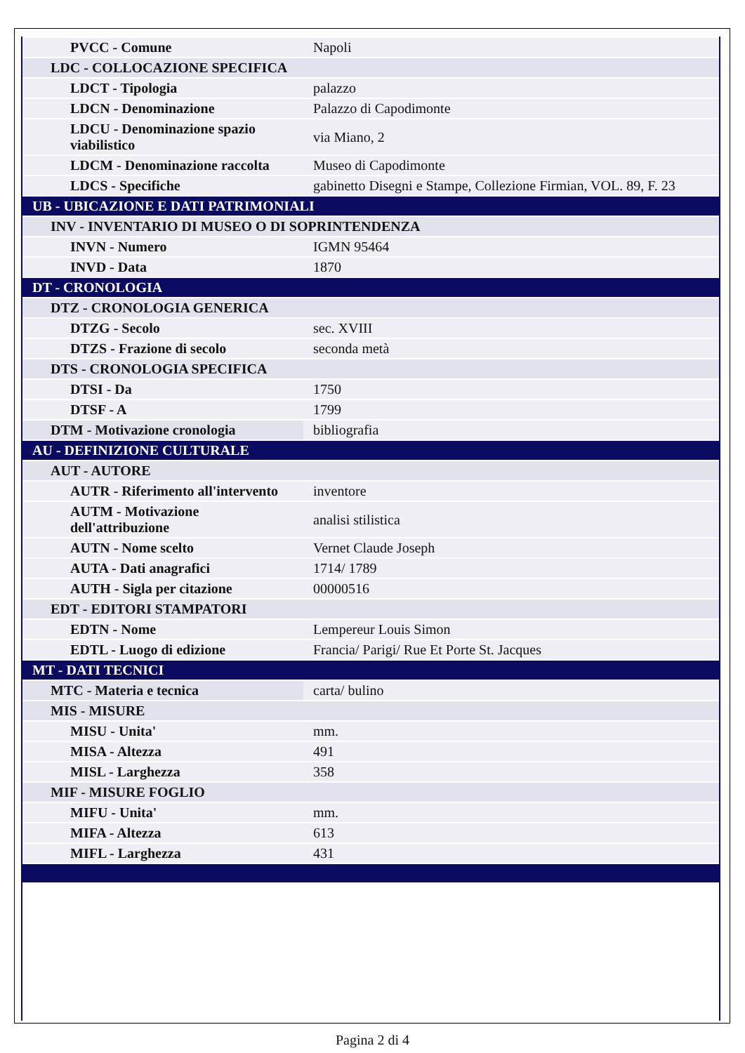| PVCC - Comune | Napoli |
| LDC - COLLOCAZIONE SPECIFICA | |
| LDCT - Tipologia | palazzo |
| LDCN - Denominazione | Palazzo di Capodimonte |
| LDCU - Denominazione spazio viabilistico | via Miano, 2 |
| LDCM - Denominazione raccolta | Museo di Capodimonte |
| LDCS - Specifiche | gabinetto Disegni e Stampe, Collezione Firmian, VOL. 89, F. 23 |
| UB - UBICAZIONE E DATI PATRIMONIALI | |
| INV - INVENTARIO DI MUSEO O DI SOPRINTENDENZA | |
| INVN - Numero | IGMN 95464 |
| INVD - Data | 1870 |
| DT - CRONOLOGIA | |
| DTZ - CRONOLOGIA GENERICA | |
| DTZG - Secolo | sec. XVIII |
| DTZS - Frazione di secolo | seconda metà |
| DTS - CRONOLOGIA SPECIFICA | |
| DTSI - Da | 1750 |
| DTSF - A | 1799 |
| DTM - Motivazione cronologia | bibliografia |
| AU - DEFINIZIONE CULTURALE | |
| AUT - AUTORE | |
| AUTR - Riferimento all'intervento | inventore |
| AUTM - Motivazione dell'attribuzione | analisi stilistica |
| AUTN - Nome scelto | Vernet Claude Joseph |
| AUTA - Dati anagrafici | 1714/ 1789 |
| AUTH - Sigla per citazione | 00000516 |
| EDT - EDITORI STAMPATORI | |
| EDTN - Nome | Lempereur Louis Simon |
| EDTL - Luogo di edizione | Francia/ Parigi/ Rue Et Porte St. Jacques |
| MT - DATI TECNICI | |
| MTC - Materia e tecnica | carta/ bulino |
| MIS - MISURE | |
| MISU - Unita' | mm. |
| MISA - Altezza | 491 |
| MISL - Larghezza | 358 |
| MIF - MISURE FOGLIO | |
| MIFU - Unita' | mm. |
| MIFA - Altezza | 613 |
| MIFL - Larghezza | 431 |
Pagina 2 di 4